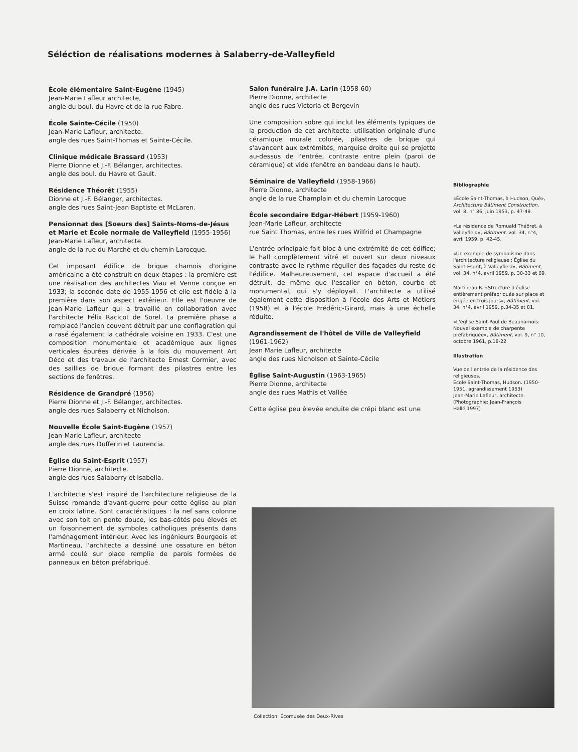Séléction de réalisations modernes à Salaberry-de-Valleyfield
École élémentaire Saint-Eugène (1945)
Jean-Marie Lafleur architecte,
angle du boul. du Havre et de la rue Fabre.
École Sainte-Cécile (1950)
Jean-Marie Lafleur, architecte.
angle des rues Saint-Thomas et Sainte-Cécile.
Clinique médicale Brassard (1953)
Pierre Dionne et J.-F. Bélanger, architectes.
angle des boul. du Havre et Gault.
Résidence Théorêt (1955)
Dionne et J.-F. Bélanger, architectes.
angle des rues Saint-Jean Baptiste et McLaren.
Pensionnat des [Soeurs des] Saints-Noms-de-Jésus et Marie et École normale de Valleyfield (1955-1956)
Jean-Marie Lafleur, architecte.
angle de la rue du Marché et du chemin Larocque.
Cet imposant édifice de brique chamois d'origine américaine a été construit en deux étapes : la première est une réalisation des architectes Viau et Venne conçue en 1933; la seconde date de 1955-1956 et elle est fidèle à la première dans son aspect extérieur. Elle est l'oeuvre de Jean-Marie Lafleur qui a travaillé en collaboration avec l'architecte Félix Racicot de Sorel. La première phase a remplacé l'ancien couvent détruit par une conflagration qui a rasé également la cathédrale voisine en 1933. C'est une composition monumentale et académique aux lignes verticales épurées dérivée à la fois du mouvement Art Déco et des travaux de l'architecte Ernest Cormier, avec des saillies de brique formant des pilastres entre les sections de fenêtres.
Résidence de Grandpré (1956)
Pierre Dionne et J.-F. Bélanger, architectes.
angle des rues Salaberry et Nicholson.
Nouvelle École Saint-Eugène (1957)
Jean-Marie Lafleur, architecte
angle des rues Dufferin et Laurencia.
Église du Saint-Esprit (1957)
Pierre Dionne, architecte.
angle des rues Salaberry et Isabella.
L'architecte s'est inspiré de l'architecture religieuse de la Suisse romande d'avant-guerre pour cette église au plan en croix latine. Sont caractéristiques : la nef sans colonne avec son toit en pente douce, les bas-côtés peu élevés et un foisonnement de symboles catholiques présents dans l'aménagement intérieur. Avec les ingénieurs Bourgeois et Martineau, l'architecte a dessiné une ossature en béton armé coulé sur place remplie de parois formées de panneaux en béton préfabriqué.
Salon funéraire J.A. Larin (1958-60)
Pierre Dionne, architecte
angle des rues Victoria et Bergevin
Une composition sobre qui inclut les éléments typiques de la production de cet architecte: utilisation originale d'une céramique murale colorée, pilastres de brique qui s'avancent aux extrémités, marquise droite qui se projette au-dessus de l'entrée, contraste entre plein (paroi de céramique) et vide (fenêtre en bandeau dans le haut).
Séminaire de Valleyfield (1958-1966)
Pierre Dionne, architecte
angle de la rue Champlain et du chemin Larocque
École secondaire Edgar-Hébert (1959-1960)
Jean-Marie Lafleur, architecte
rue Saint Thomas, entre les rues Wilfrid et Champagne
L'entrée principale fait bloc à une extrémité de cet édifice; le hall complètement vitré et ouvert sur deux niveaux contraste avec le rythme régulier des façades du reste de l'édifice. Malheureusement, cet espace d'accueil a été détruit, de même que l'escalier en béton, courbe et monumental, qui s'y déployait. L'architecte a utilisé également cette disposition à l'école des Arts et Métiers (1958) et à l'école Frédéric-Girard, mais à une échelle réduite.
Agrandissement de l'hôtel de Ville de Valleyfield (1961-1962)
Jean Marie Lafleur, architecte
angle des rues Nicholson et Sainte-Cécile
Église Saint-Augustin (1963-1965)
Pierre Dionne, architecte
angle des rues Mathis et Vallée
Cette église peu élevée enduite de crépi blanc est une
Bibliographie
«École Saint-Thomas, à Hudson, Qué», Architecture Bâtiment Construction, vol. 8, n° 86, juin 1953, p. 47-48.
«La résidence de Romuald Théôret, à Valleyfield», Bâtiment, vol. 34, n°4, avril 1959, p. 42-45.
«Un exemple de symbolisme dans l'architecture religieuse : Église du Saint-Esprit, à Valleyfield», Bâtiment, vol. 34, n°4, avril 1959, p. 30-33 et 69.
Martineau R. «Structure d'église entièrement préfabriquée sur place et érigée en trois jours», Bâtiment, vol. 34, n°4, avril 1959, p.34-35 et 81.
«L'église Saint-Paul de Beauharnois: Nouvel exemple de charpente préfabriquée», Bâtiment, vol. 9, n° 10, octobre 1961, p.18-22.
Illustration
Vue de l'entrée de la résidence des religieuses.
École Saint-Thomas, Hudson. (1950-1951, agrandissement 1953)
Jean-Marie Lafleur, architecte.
(Photographie: Jean-François Hallé,1997)
Collection: Écomusée des Deux-Rives